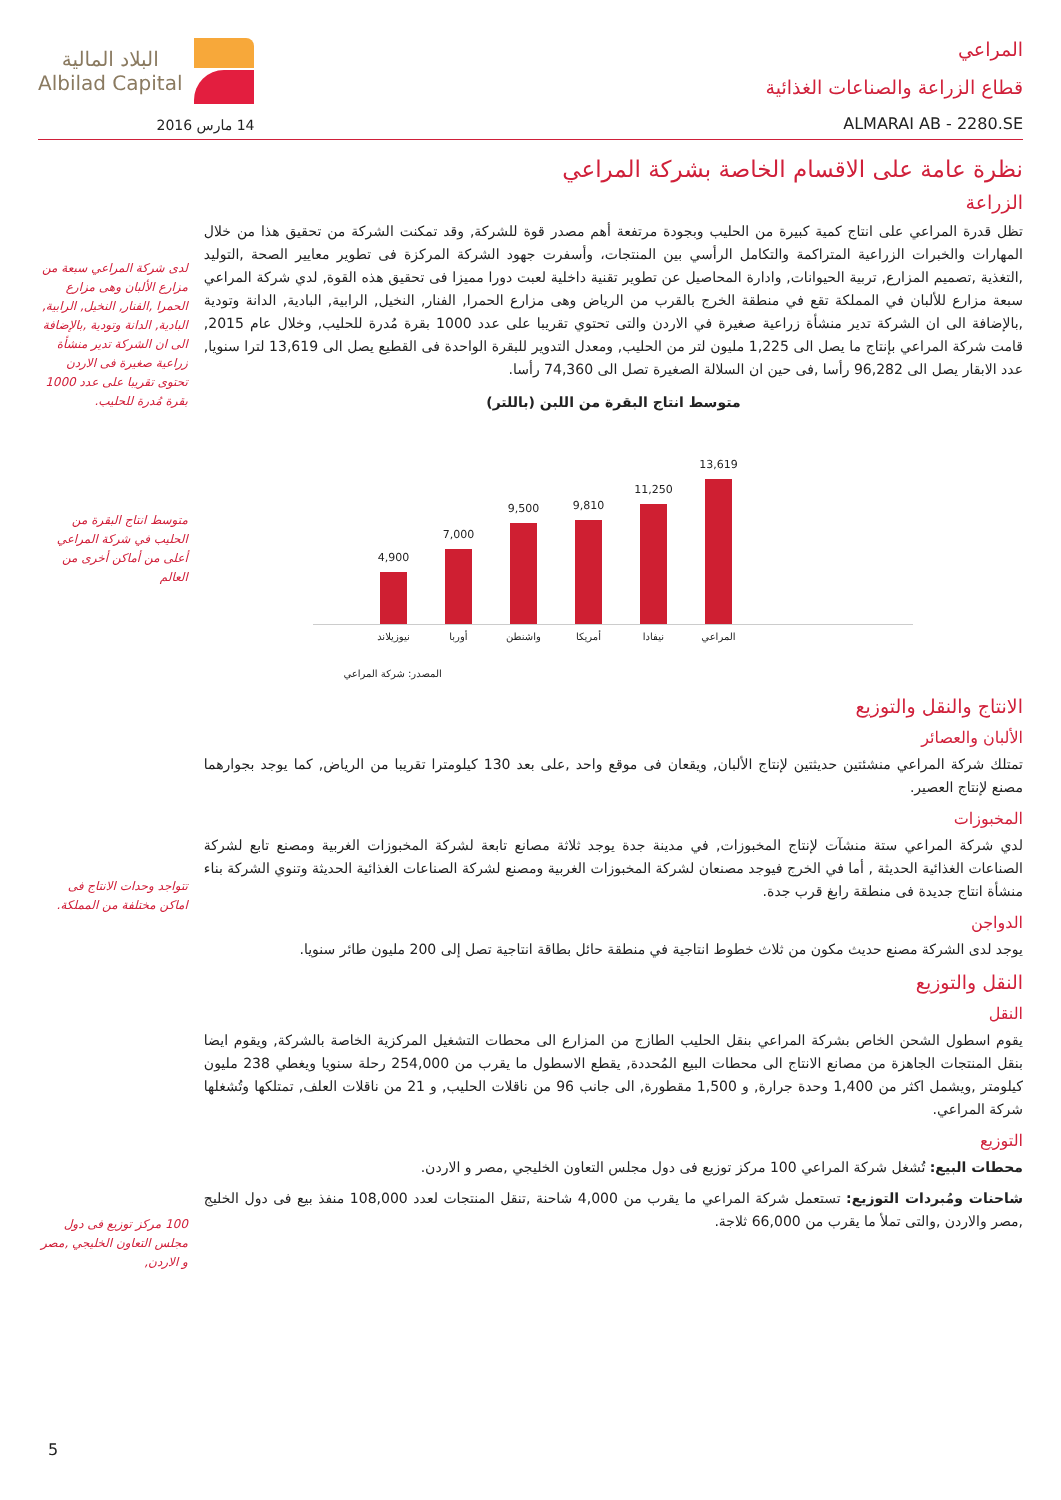المراعي
قطاع الزراعة والصناعات الغذائية
ALMARAI AB - 2280.SE
البلاد المالية
Albilad Capital
14 مارس 2016
نظرة عامة على الاقسام الخاصة بشركة المراعي
الزراعة
تظل قدرة المراعي على انتاج كمية كبيرة من الحليب وبجودة مرتفعة أهم مصدر قوة للشركة, وقد تمكنت الشركة من تحقيق هذا من خلال المهارات والخبرات الزراعية المتراكمة والتكامل الرأسي بين المنتجات، وأسفرت جهود الشركة المركزة فى تطوير معايير الصحة ,التوليد ,التغذية ,تصميم المزارع, تربية الحيوانات, وادارة المحاصيل عن تطوير تقنية داخلية لعبت دورا مميزا فى تحقيق هذه القوة, لدي شركة المراعي سبعة مزارع للألبان في المملكة تقع في منطقة الخرج بالقرب من الرياض وهى مزارع الحمرا, الفنار, النخيل, الرابية, البادية, الدانة وتودية ,بالإضافة الى ان الشركة تدير منشأة زراعية صغيرة في الاردن والتى تحتوي تقريبا على عدد 1000 بقرة مُدرة للحليب, وخلال عام 2015, قامت شركة المراعي بإنتاج ما يصل الى 1,225 مليون لتر من الحليب, ومعدل التدوير للبقرة الواحدة فى القطيع يصل الى 13,619 لترا سنويا, عدد الابقار يصل الى 96,282 رأسا ,فى حين ان السلالة الصغيرة تصل الى 74,360 رأسا.
متوسط انتاج البقرة من اللبن (باللتر)
4,900
7,000
9,500
9,810
11,250
13,619
نيوزيلاند أوربا واشنطن أمريكا نيفادا المراعي
المصدر: شركة المراعي
الانتاج والنقل والتوزيع
الألبان والعصائر
تمتلك شركة المراعي منشئتين حديثتين لإنتاج الألبان, ويقعان فى موقع واحد ,على بعد 130 كيلومترا تقريبا من الرياض, كما يوجد بجوارهما مصنع لإنتاج العصير.
المخبوزات
لدي شركة المراعي ستة منشآت لإنتاج المخبوزات, في مدينة جدة يوجد ثلاثة مصانع تابعة لشركة المخبوزات الغربية ومصنع تابع لشركة الصناعات الغذائية الحديثة , أما في الخرج فيوجد مصنعان لشركة المخبوزات الغربية ومصنع لشركة الصناعات الغذائية الحديثة وتنوي الشركة بناء منشأة انتاج جديدة فى منطقة رابغ قرب جدة.
الدواجن
يوجد لدى الشركة مصنع حديث مكون من ثلاث خطوط انتاجية في منطقة حائل بطاقة انتاجية تصل إلى 200 مليون طائر سنويا.
النقل والتوزيع
النقل
يقوم اسطول الشحن الخاص بشركة المراعي بنقل الحليب الطازج من المزارع الى محطات التشغيل المركزية الخاصة بالشركة, ويقوم ايضا بنقل المنتجات الجاهزة من مصانع الانتاج الى محطات البيع المُحددة, يقطع الاسطول ما يقرب من 254,000 رحلة سنويا ويغطي 238 مليون كيلومتر ,ويشمل اكثر من 1,400 وحدة جرارة, و 1,500 مقطورة, الى جانب 96 من ناقلات الحليب, و 21 من ناقلات العلف, تمتلكها وتُشغلها شركة المراعي.
التوزيع
محطات البيع: تُشغل شركة المراعي 100 مركز توزيع فى دول مجلس التعاون الخليجي ,مصر و الاردن.
شاحنات ومُبردات التوزيع: تستعمل شركة المراعي ما يقرب من 4,000 شاحنة ,تنقل المنتجات لعدد 108,000 منفذ بيع فى دول الخليج ,مصر والاردن ,والتى تملأ ما يقرب من 66,000 ثلاجة.
لدى شركة المراعي سبعة من مزارع الألبان وهى مزارع الحمرا ,الفنار, النخيل, الرابية, البادية, الدانة وتودية ,بالإضافة الى ان الشركة تدير منشأة زراعية صغيرة فى الاردن تحتوى تقريبا على عدد 1000 بقرة مُدرة للحليب.
متوسط انتاج البقرة من الحليب في شركة المراعي أعلى من أماكن أخرى من العالم
تتواجد وحدات الانتاج فى اماكن مختلفة من المملكة.
100 مركز توزيع فى دول مجلس التعاون الخليجي ,مصر و الاردن,
5